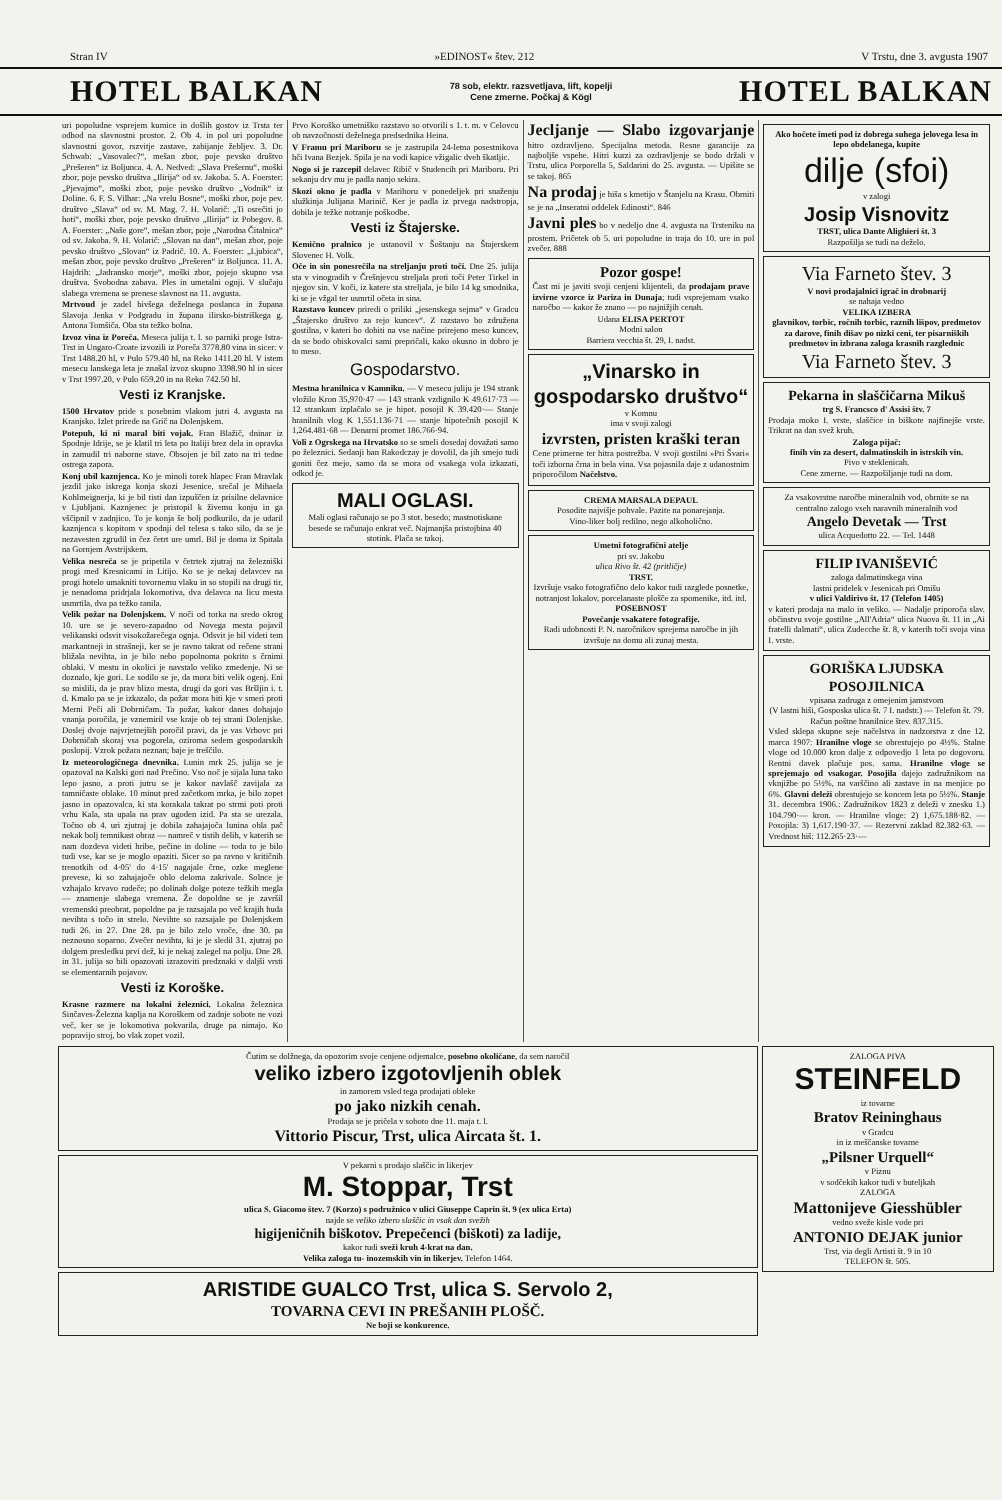Stran IV »EDINOST« štev. 212 V Trstu, dne 3. avgusta 1907
HOTEL BALKAN
78 sob, elektr. razsvetljava, lift, kopelji
Cene zmerne. Počkaj & Kögl
HOTEL BALKAN
uri popoludne vsprejem kumice in došlih gostov iz Trsta ter odhod na slavnostni prostor. 2. Ob 4. in pol uri popoludne slavnostni govor, rszvitje zastave, zabijanje žebljev. 3. Dr. Schwab: „Vasovalec?“, mešan zbor, poje pevsko društvo „Prešeren“ iz Boljunca. 4. A. Nedved: „Slava Prešernu“, moški zbor, poje pevsko društva „Ilirija“ od sv. Jakoba. 5. A. Foerster: „Pjevajmo“, moški zbor, poje pevsko društvo „Vodnik“ iz Doline. 6. F. S. Vilhar: „Na vrelu Bosne“, moški zbor, poje pev. društvo „Slava“ od sv. M. Mag. 7. H. Volarič: „Ti osrečiti jo hoti“, moški zbor, poje pevsko društvo „Ilirija“ iz Pobegov. 8. A. Foerster: „Naše gore“, mešan zbor, poje „Narodna Čitalnica“ od sv. Jakoba. 9. H. Volarič: „Slovan na dan“, mešan zbor, poje pevsko društvo „Slovan“ iz Padrič. 10. A. Foerster: „Ljubica“, mešan zbor, poje pevsko društvo „Prešeren“ iz Boljunca. 11. A. Hajdrih: „Jadransko morje“, moški zbor, pojejo skupno vsa društva. Svobodna zabava. Ples in umetalni ognji. V slučaju slabega vremena se prenese slavnost na 11. avgusta.
Mrtvoud je zadel bivšega deželnega poslanca in župana Slavoja Jenka v Podgradu in župana ilirsko-bistriškega g. Antona Tomšiča. Oba sta težko bolna.
Izvoz vina iz Poreča. Meseca julija t. l. so parniki proge Istra-Trst in Ungaro-Croate izvozili iz Poreča 3778.80 vina in sicer: v Trst 1488.20 hl, v Pulo 579.40 hl, na Reko 1411.20 hl. V istem mesecu lanskega leta je znašal izvoz skupno 3398.90 hl in sicer v Trst 1997.20, v Pulo 659.20 in na Reko 742.50 hl.
Vesti iz Kranjske.
1500 Hrvatov pride s posebnim vlakom jutri 4. avgusta na Kranjsko. Izlet prirede na Grič na Dolenjskem.
Potepuh, ki ni maral biti vojak. Fran Blažič, dninar iz Spodnje Idrije, se je klatil tri leta po Italiji brez dela in opravka in zamudil tri naborne stave. Obsojen je bil zato na tri tedne ostrega zapora.
Konj ubil kaznjenca. Ko je minoli torek hlapec Fran Mravlak jezdil jako iskrega konja skozi Jesenice, srečal je Mihaela Kohlmeignerja, ki je bil tisti dan izpuščen iz prisilne delavnice v Ljubljani. Kaznjenec je pristopil k živemu konju in ga vščipnil v zadnjico. To je konja še bolj podkurilo, da je udaril kaznjenca s kopitom v spodnji del telesa s tako silo, da se je nezavesten zgrudil in čez četrt ure umrl. Bil je doma iz Spitala na Gornjem Avstrijskem.
Velika nesreča se je pripetila v četrtek zjutraj na železniški progi med Kresnicami in Litijo. Ko se je nekaj delavcev na progi hotelo umakniti tovornemu vlaku in so stopili na drugi tir, je nenadoma pridrjala lokomotiva, dva delavca na licu mesta usmrtila, dva pa težko ranila.
Velik požar na Dolenjskem. V noči od torka na sredo okrog 10. ure se je severo-zapadno od Novega mesta pojavil velikanski odsvit visokožarečega ognja. Odsvit je bil videti tem markantneji in strašneji, ker se je ravno takrat od rečene strani bližala nevihta, in je bilo nebo popolnoma pokrito s črnimi oblaki. V mestu in okolici je navstalo veliko zmedenje. Ni se doznalo, kje gori. Le sodilo se je, da mora biti velik ogenj. Eni so mislili, da je prav blizo mesta, drugi da gori vas Bršljin i. t. d. Kmalo pa se je izkazalo, da požar mora biti kje v smeri proti Merni Peči ali Dobrničam. Ta požar, kakor danes dohajajo vnanja poročila, je vznemiril vse kraje ob tej strani Dolenjske. Doslej dvoje najvrjetnejših poročil pravi, da je vas Vrbovc pri Dobrničah skoraj vsa pogorela, oziroma sedem gospodarskih poslopij. Vzrok požara neznan; baje je treščilo.
Iz meteorologičnega dnevnika. Lunin mrk 25. julija se je opazoval na Kalski gori nad Prečino. Vso noč je sijala luna tako lepo jasno, a proti jutru se je kakor navlašč zavijala za tamničaste oblake. 10 minut pred začetkom mrka, je bilo zopet jasno in opazovalca, ki sta korakala takrat po strmi poti proti vrhu Kala, sta upala na prav ugoden izid. Pa sta se urezala. Točno ob 4. uri zjutraj je dobila zahajajoča lunina obla pač nekak bolj temnikast obraz — namreč v tistih delih, v katerih se nam dozdeva videti hribe, pečine in doline — toda to je bilo tudi vse, kar se je moglo opaziti. Sicer so pa ravno v kritičnih trenotkih od 4·05' do 4·15' nagajale črne, ozke meglene prevese, ki so zahajajoče oblo deloma zakrivale. Solnce je vzhajalo krvavo rudeče; po dolinah dolge poteze težkih megla — znamenje slabega vremena. Že dopoldne se je završil vremenski preobrat, popoldne pa je razsajala po več krajih huda nevihta s točo in strelo. Nevihte so razsajale po Dolenjskem tudi 26. in 27. Dne 28. pa je bilo zelo vroče, dne 30. pa neznosno soparno. Zvečer nevihta, ki je je sledil 31. zjutraj po dolgem presledku prvi dež, ki je nekaj zalegel na polju. Dne 28. in 31. julija so bili opazovati izrazoviti predznaki v daljši vrsti se elementarnih pojavov.
Vesti iz Koroške.
Krasne razmere na lokalni železnici. Lokalna železnica Sinčaves-Železna kaplja na Koroškem od zadnje sobote ne vozi več, ker se je lokomotiva pokvarila, druge pa nimajo. Ko popravijo stroj, bo vlak zopet vozil.
Prvo Koroško umetniško razstavo so otvorili s 1. t. m. v Celovcu ob navzočnosti deželnega predsednika Heina.
V Framu pri Mariboru se je zastrupila 24-letna posestnikova hči Ivana Bezjek. Spila je na vodi kapice vžigalic dveh škatljic.
Nogo si je razcepil delavec Ribič v Studencih pri Mariboru. Pri sekanju drv mu je padla nanjo sekira.
Skozi okno je padla v Mariboru v ponedeljek pri snaženju služkinja Julijana Marinič. Ker je padla iz prvega nadstropja, dobila je težke notranje poškodbe.
Vesti iz Štajerske.
Kemično pralnico je ustanovil v Šoštanju na Štajerskem Slovenec H. Volk.
Oče in sin ponesrečila na streljanju proti toči. Dne 25. julija sta v vinogradih v Črešnjevcu streljala proti toči Peter Tirkel in njegov sin. V koči, iz katere sta streljala, je bilo 14 kg smodnika, ki se je vžgal ter usmrtil očeta in sina.
Razstavo kuncev priredi o priliki „jesenskega sejma“ v Gradcu „Štajersko društvo za rejo kuncev“. Z razstavo bo združena gostilna, v kateri bo dobiti na vse načine prirejeno meso kuncev, da se bodo obiskovalci sami prepričali, kako okusno in dobro je to meso.
Gospodarstvo.
Mestna hranilnica v Kamniku. — V mesecu juliju je 194 strank vložilo Kron 35,970·47 — 143 strank vzdignilo K 49.617·73 — 12 strankam izplačalo se je hipot. posojil K 39.420·— Stanje hranilnih vlog K 1,551.136·71 — stanje hipotečnih posojil K 1,264.481·68 — Denarni promet 186.766·94.
Voli z Ogrskega na Hrvatsko so se smeli dosedaj dovažati samo po železnici. Sedanji ban Rakodczay je dovolil, da jih smejo tudi goniti čez mejo, samo da se mora od vsakega vola izkazati, odkod je.
MALI OGLASI.
Mali oglasi računajo se po 3 stot. besedo; mastnotiskane besede se računajo enkrat več. Najmanjša pristojbina 40 stotink. Plača se takoj.
Jecljanje — Slabo izgovarjanje hitro ozdravljeno. Specijalna metoda. Resne garancije za najboljše vspehe. Hitri kurzi za ozdravljenje se bodo držali v Trstu, ulica Porporella 5, Saldarini do 25. avgusta. — Upišite se se takoj. 865
Na prodaj je hiša s kmetijo v Štanjelu na Krasu. Obrniti se je na „Inseratni oddelek Edinosti“. 846
Javni ples bo v nedeljo dne 4. avgusta na Trsteniku na prostem. Pričetek ob 5. uri popoludne in traja do 10. ure in pol zvečer. 888
Pozor gospe!
Čast mi je javiti svoji cenjeni klijenteli, da prodajam prave izvirne vzorce iz Pariza in Dunaja; tudi vsprejemam vsako naročbo — kakor že znano — po najnižjih cenah.
Udana ELISA PERTOT
Modni salon
Barriera vecchia št. 29, I. nadst.
„Vinarsko in gospodarsko društvo“
v Komnu
ima v svoji zalogi
izvrsten, pristen kraški teran
Cene primerne ter hitra postrežba. V svoji gostilni »Pri Švari« toči izborna črna in bela vina. Vsa pojasnila daje z udanostnim priporočilom Načelstvo.
CREMA MARSALA DEPAUL
Posodite najvišje pohvale. Pazite na ponarejanja.
Vino-liker bolj redilno, nego alkoholično.
Umetni fotografični atelje
pri sv. Jakobu
ulica Rivo št. 42 (pritličje)
TRST.
Izvršuje vsako fotografično delo kakor tudi razglede posnetke, notranjost lokalov, porcelanaste plošče za spomenike, itd. itd.
POSEBNOST
Povečanje vsakatere fotografije.
Radi udobnosti P. N. naročnikov sprejema naročbe in jih izvršuje na domu ali zunaj mesta.
Ako hočete imeti pod iz dobrega suhega jelovega lesa in lepo obdelanega, kupite
dilje (sfoi)
v zalogi
Josip Visnovitz
TRST, ulica Dante Alighieri št. 3
Razpošilja se tudi na deželo.
Via Farneto štev. 3
V novi prodajalnici igrač in drobnarij
se nahaja vedno
VELIKA IZBERA
glavnikov, torbic, ročnih torbic, raznih lišpov, predmetov za darove, finih dišav po nizki ceni, ter pisarniških predmetov in izbrana zaloga krasnih razglednic
Via Farneto štev. 3
Pekarna in slaščičarna Mikuš
trg S. Francsco d' Assisi štv. 7
Prodaja moko I. vrste, slaščice in biškote najfinejše vrste. Trikrat na dan svež kruh.
Zaloga pijač:
finih vin za desert, dalmatinskih in istrskih vin.
Pivo v steklenicah.
Cene zmerne. — Razpošiljanje tudi na dom.
Za vsakovrstne naročbe mineralnih vod, obrnite se na centralno zalogo vseh naravnih mineralnih vod
Angelo Devetak — Trst
ulica Acquedotto 22. — Tel. 1448
FILIP IVANIŠEVIĆ
zaloga dalmatinskega vina
lastni pridelek v Jesenicah pri Omišu
v ulici Valdirivo št. 17 (Telefon 1405)
v kateri prodaja na malo in veliko. — Nadalje priporoča slav. občinstvu svoje gostilne „All'Adria“ ulica Nuova št. 11 in „Ai fratelli dalmati“, ulica Zudecche št. 8, v katerih toči svoja vina I. vrste.
GORIŠKA LJUDSKA POSOJILNICA
vpisana zadruga z omejenim jamstvom
(V lastni hiši, Gosposka ulica št. 7 I. nadstr.) — Telefon št. 79.
Račun poštne hranilnice štev. 837.315.
Vsled sklepa skupne seje načelstva in nadzorstva z dne 12. marca 1907: Hranilne vloge se obrestujejo po 4½%. Stalne vloge od 10.000 kron dalje z odpovedjo 1 leta po dogovoru. Rentni davek plačuje pos. sama. Hranilne vloge se sprejemajo od vsakogar. Posojila dajejo zadružnikom na vknjižbe po 5½%, na varščino ali zastave in na menjice po 6%. Glavni deleži obrestujejo se koncem leta po 5½%. Stanje 31. decembra 1906.: Zadružnikov 1823 z deleži v znesku 1.) 104.790·— kron. — Hranilne vloge: 2) 1,675.188·82. — Posojila: 3) 1,617.190·37. — Rezervni zaklad 82.382·63. — Vrednost hiš: 112.265·23·—
Čutim se dolžnega, da opozorim svoje cenjene odjemalce, posebno okoličane, da sem naročil
veliko izbero izgotovljenih oblek
in zamorem vsled tega prodajati obleke
po jako nizkih cenah.
Prodaja se je pričela v soboto dne 11. maja t. l.
Vittorio Piscur, Trst, ulica Aircata št. 1.
V pekarni s prodajo slaščic in likerjev
M. Stoppar, Trst
ulica S. Giacomo štev. 7 (Korzo) s podružnico v ulici Giuseppe Caprin št. 9 (ex ulica Erta)
najde se veliko izbero slaščic in vsak dan svežih
higijeničnih biškotov. Prepečenci (biškoti) za ladije,
kakor tudi sveži kruh 4-krat na dan.
Velika zaloga tu- inozemskih vin in likerjev. Telefon 1464.
ARISTIDE GUALCO Trst, ulica S. Servolo 2,
TOVARNA CEVI IN PREŠANIH PLOŠČ.
Ne boji se konkurence.
ZALOGA PIVA
STEINFELD
iz tovarne
Bratov Reininghaus
v Gradcu
in iz meščanske tovarne
„Pilsner Urquell“
v Piznu
v sodčekih kakor tudi v buteljkah
ZALOGA
Mattonijeve Giesshübler
vedno sveže kisle vode pri
ANTONIO DEJAK junior
Trst, via degli Artisti št. 9 in 10
TELEFON št. 505.